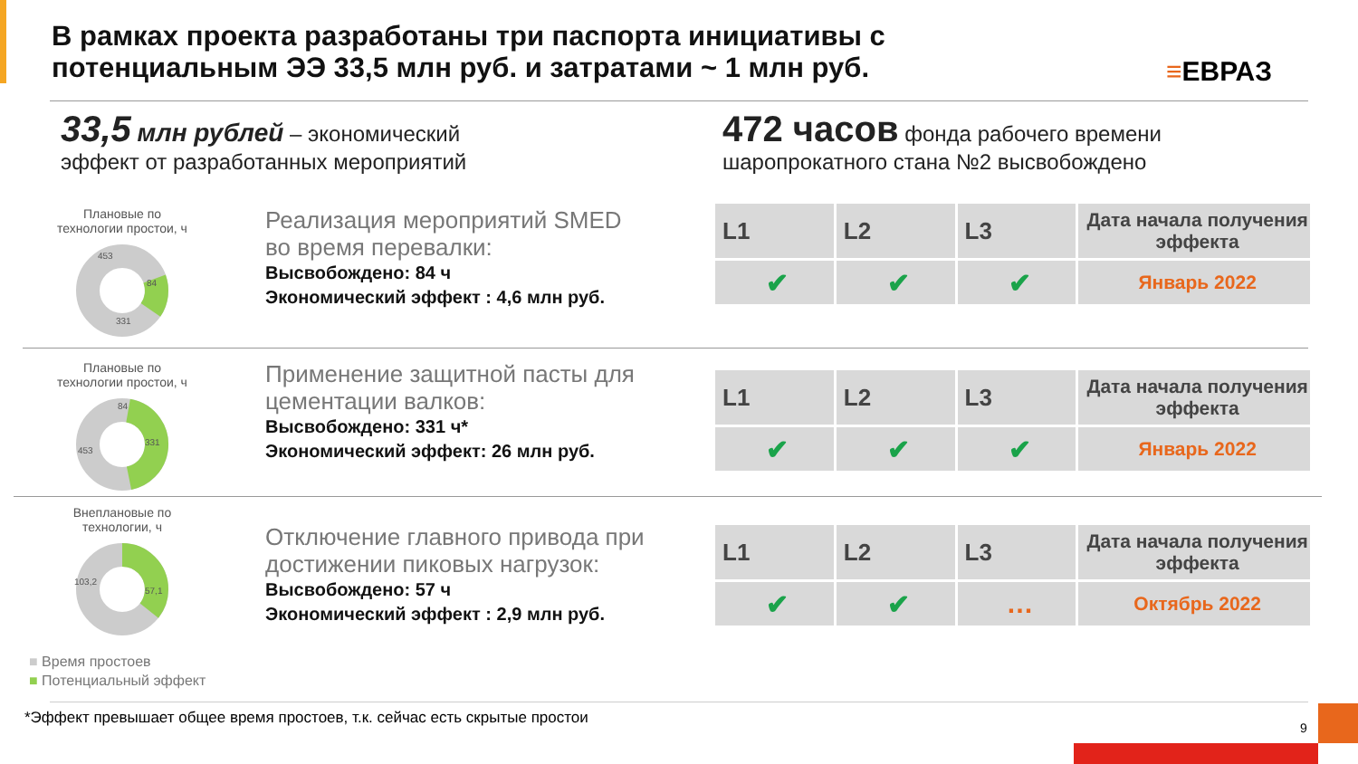В рамках проекта разработаны три паспорта инициативы с
потенциальным ЭЭ 33,5 млн руб. и затратами ~ 1 млн руб.
≡ЕВРАЗ
33,5 млн рублей – экономический
эффект от разработанных мероприятий
472 часов фонда рабочего времени
шаропрокатного стана №2 высвобождено
Плановые по
технологии простои, ч
453
84
331
Реализация мероприятий SMED
во время перевалки:
Высвобождено: 84 ч
Экономический эффект : 4,6 млн руб.
| L1 | L2 | L3 | Дата начала получения эффекта |
| --- | --- | --- | --- |
| ✔ | ✔ | ✔ | Январь 2022 |
Плановые по
технологии простои, ч
84
331
453
Применение защитной пасты для
цементации валков:
Высвобождено: 331 ч*
Экономический эффект: 26 млн руб.
| L1 | L2 | L3 | Дата начала получения эффекта |
| --- | --- | --- | --- |
| ✔ | ✔ | ✔ | Январь 2022 |
Внеплановые по
технологии, ч
103,2
57,1
Отключение главного привода при
достижении пиковых нагрузок:
Высвобождено: 57 ч
Экономический эффект : 2,9 млн руб.
| L1 | L2 | L3 | Дата начала получения эффекта |
| --- | --- | --- | --- |
| ✔ | ✔ | … | Октябрь 2022 |
■ Время простоев
■ Потенциальный эффект
*Эффект превышает общее время простоев, т.к. сейчас есть скрытые простои
9